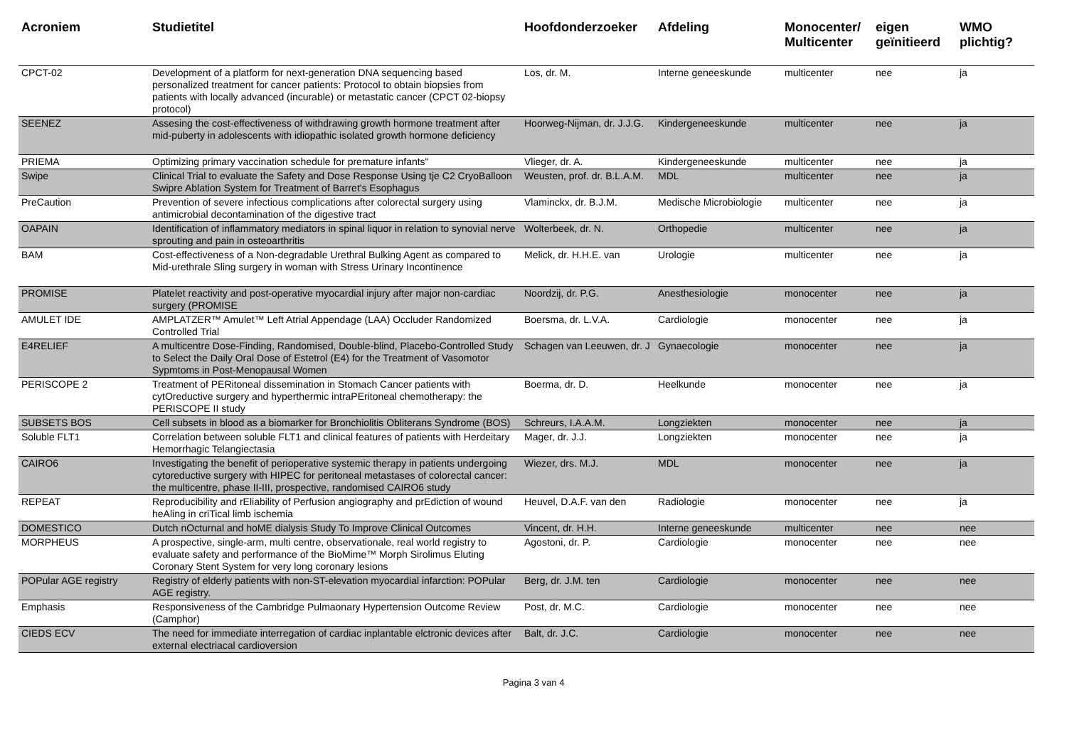| Acroniem | Studietitel | Hoofdonderzoeker | Afdeling | Monocenter/ Multicenter | eigen geïnitieerd | WMO plichtig? |
| --- | --- | --- | --- | --- | --- | --- |
| CPCT-02 | Development of a platform for next-generation DNA sequencing based personalized treatment for cancer patients: Protocol to obtain biopsies from patients with locally advanced (incurable) or metastatic cancer (CPCT 02-biopsy protocol) | Los, dr. M. | Interne geneeskunde | multicenter | nee | ja |
| SEENEZ | Assesing the cost-effectiveness of withdrawing growth hormone treatment after mid-puberty in adolescents with idiopathic isolated growth hormone deficiency | Hoorweg-Nijman, dr. J.J.G. | Kindergeneeskunde | multicenter | nee | ja |
| PRIEMA | Optimizing primary vaccination schedule for premature infants" | Vlieger, dr. A. | Kindergeneeskunde | multicenter | nee | ja |
| Swipe | Clinical Trial to evaluate the Safety and Dose Response Using tje C2 CryoBalloon Swipre Ablation System for Treatment of Barret's Esophagus | Weusten, prof. dr. B.L.A.M. | MDL | multicenter | nee | ja |
| PreCaution | Prevention of severe infectious complications after colorectal surgery using antimicrobial decontamination of the digestive tract | Vlaminckx, dr. B.J.M. | Medische Microbiologie | multicenter | nee | ja |
| OAPAIN | Identification of inflammatory mediators in spinal liquor in relation to synovial nerve sprouting and pain in osteoarthritis | Wolterbeek, dr. N. | Orthopedie | multicenter | nee | ja |
| BAM | Cost-effectiveness of a Non-degradable Urethral Bulking Agent as compared to Mid-urethrale Sling surgery in woman with Stress Urinary Incontinence | Melick, dr. H.H.E. van | Urologie | multicenter | nee | ja |
| PROMISE | Platelet reactivity and post-operative myocardial injury after major non-cardiac surgery (PROMISE | Noordzij, dr. P.G. | Anesthesiologie | monocenter | nee | ja |
| AMULET IDE | AMPLATZER™ Amulet™ Left Atrial Appendage (LAA) Occluder Randomized Controlled Trial | Boersma, dr. L.V.A. | Cardiologie | monocenter | nee | ja |
| E4RELIEF | A multicentre Dose-Finding, Randomised, Double-blind, Placebo-Controlled Study to Select the Daily Oral Dose of Estetrol (E4) for the Treatment of Vasomotor Sypmtoms in Post-Menopausal Women | Schagen van Leeuwen, dr. J | Gynaecologie | monocenter | nee | ja |
| PERISCOPE 2 | Treatment of PERitoneal dissemination in Stomach Cancer patients with cytOreductive surgery and hyperthermic intraPEritoneal chemotherapy: the PERISCOPE II study | Boerma, dr. D. | Heelkunde | monocenter | nee | ja |
| SUBSETS BOS | Cell subsets in blood as a biomarker for Bronchiolitis Obliterans Syndrome (BOS) | Schreurs, I.A.A.M. | Longziekten | monocenter | nee | ja |
| Soluble FLT1 | Correlation between soluble FLT1 and clinical features of patients with Herdeitary Hemorrhagic Telangiectasia | Mager, dr. J.J. | Longziekten | monocenter | nee | ja |
| CAIRO6 | Investigating the benefit of perioperative systemic therapy in patients undergoing cytoreductive surgery with HIPEC for peritoneal metastases of colorectal cancer: the multicentre, phase II-III, prospective, randomised CAIRO6 study | Wiezer, drs. M.J. | MDL | monocenter | nee | ja |
| REPEAT | Reproducibility and rEliability of Perfusion angiography and prEdiction of wound heAling in criTical limb ischemia | Heuvel, D.A.F. van den | Radiologie | monocenter | nee | ja |
| DOMESTICO | Dutch nOcturnal and hoME dialysis Study To Improve Clinical Outcomes | Vincent, dr. H.H. | Interne geneeskunde | multicenter | nee | nee |
| MORPHEUS | A prospective, single-arm, multi centre, observationale, real world registry to evaluate safety and performance of the BioMime™ Morph Sirolimus Eluting Coronary Stent System for very long coronary lesions | Agostoni, dr. P. | Cardiologie | monocenter | nee | nee |
| POPular AGE registry | Registry of elderly patients with non-ST-elevation myocardial infarction: POPular AGE registry. | Berg, dr. J.M. ten | Cardiologie | monocenter | nee | nee |
| Emphasis | Responsiveness of the Cambridge Pulmaonary Hypertension Outcome Review (Camphor) | Post, dr. M.C. | Cardiologie | monocenter | nee | nee |
| CIEDS ECV | The need for immediate interregation of cardiac inplantable elctronic devices after external electriacal cardioversion | Balt, dr. J.C. | Cardiologie | monocenter | nee | nee |
Pagina 3 van 4